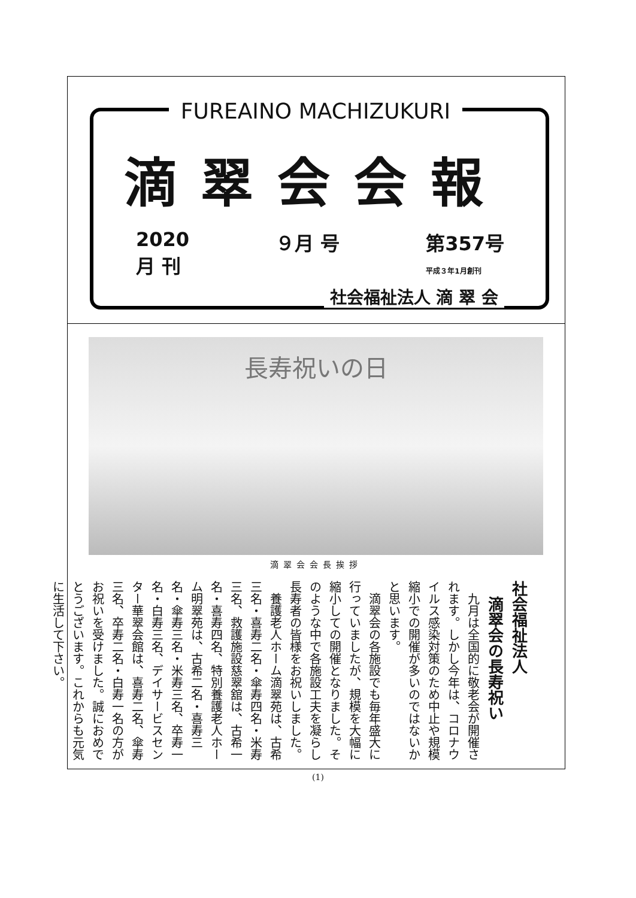FUREAINO MACHIZUKURI
滴翠会会報
2020
月 刊
９月 号 第357号
平成３年1月創刊
社会福祉法人 滴 翠 会
長寿祝いの日
滴翠会会長挨拶
社会福祉法人
　滴翠会の長寿祝い
　九月は全国的に敬老会が開催されます。しかし今年は、コロナウイルス感染対策のため中止や規模縮小での開催が多いのではないかと思います。
　滴翠会の各施設でも毎年盛大に行っていましたが、規模を大幅に縮小しての開催となりました。そのような中で各施設工夫を凝らし長寿者の皆様をお祝いしました。
　養護老人ホーム滴翠苑は、古希三名・喜寿二名・傘寿四名・米寿三名、救護施設慈翠舘は、古希一名・喜寿四名、特別養護老人ホーム明翠苑は、古希二名・喜寿三名・傘寿三名・米寿三名、卒寿一名・白寿三名、デイサービスセンター華翠会館は、喜寿二名、傘寿三名、卒寿二名・白寿一名の方がお祝いを受けました。誠におめでとうございます。これからも元気に生活して下さい。
(1)